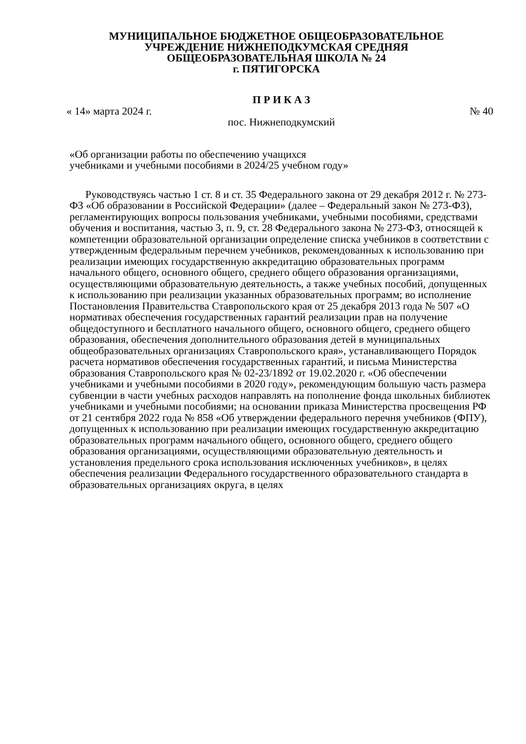МУНИЦИПАЛЬНОЕ БЮДЖЕТНОЕ ОБЩЕОБРАЗОВАТЕЛЬНОЕ
УЧРЕЖДЕНИЕ НИЖНЕПОДКУМСКАЯ СРЕДНЯЯ
ОБЩЕОБРАЗОВАТЕЛЬНАЯ ШКОЛА № 24
г. ПЯТИГОРСКА
П Р И К А З
« 14» марта 2024 г. № 40
пос. Нижнеподкумский
«Об организации работы по обеспечению учащихся
учебниками и учебными пособиями в 2024/25 учебном году»
Руководствуясь частью 1 ст. 8 и ст. 35 Федерального закона от 29 декабря 2012 г. № 273-ФЗ «Об образовании в Российской Федерации» (далее – Федеральный закон № 273-ФЗ), регламентирующих вопросы пользования учебниками, учебными пособиями, средствами обучения и воспитания, частью 3, п. 9, ст. 28 Федерального закона № 273-ФЗ, относящей к компетенции образовательной организации определение списка учебников в соответствии с утвержденным федеральным перечнем учебников, рекомендованных к использованию при реализации имеющих государственную аккредитацию образовательных программ начального общего, основного общего, среднего общего образования организациями, осуществляющими образовательную деятельность, а также учебных пособий, допущенных к использованию при реализации указанных образовательных программ; во исполнение Постановления Правительства Ставропольского края от 25 декабря 2013 года № 507 «О нормативах обеспечения государственных гарантий реализации прав на получение общедоступного и бесплатного начального общего, основного общего, среднего общего образования, обеспечения дополнительного образования детей в муниципальных общеобразовательных организациях Ставропольского края», устанавливающего Порядок расчета нормативов обеспечения государственных гарантий, и письма Министерства образования Ставропольского края № 02-23/1892 от 19.02.2020 г. «Об обеспечении учебниками и учебными пособиями в 2020 году», рекомендующим большую часть размера субвенции в части учебных расходов направлять на пополнение фонда школьных библиотек учебниками и учебными пособиями; на основании приказа Министерства просвещения РФ от 21 сентября 2022 года № 858 «Об утверждении федерального перечня учебников (ФПУ), допущенных к использованию при реализации имеющих государственную аккредитацию образовательных программ начального общего, основного общего, среднего общего образования организациями, осуществляющими образовательную деятельность и установления предельного срока использования исключенных учебников», в целях обеспечения реализации Федерального государственного образовательного стандарта в образовательных организациях округа, в целях